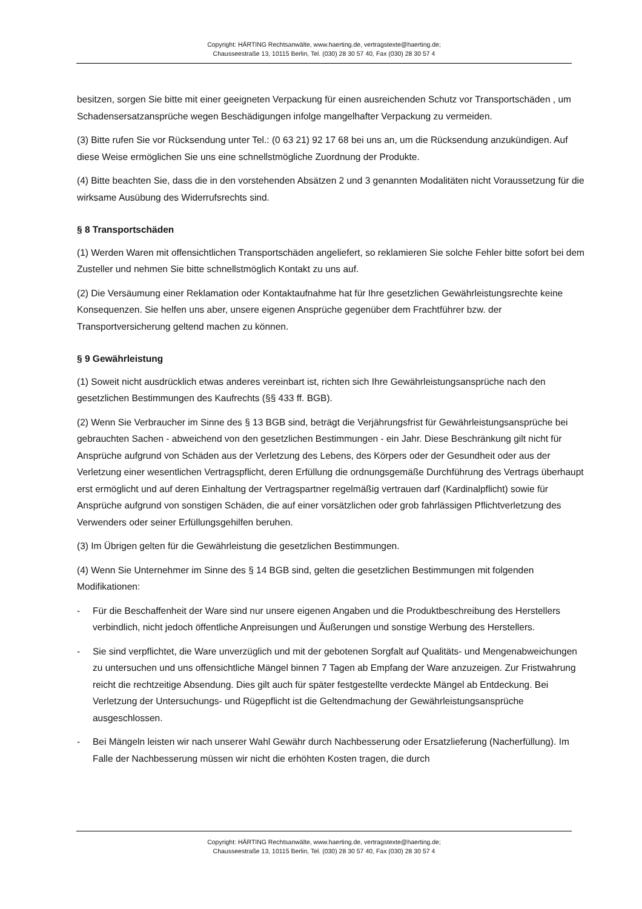Copyright: HÄRTING Rechtsanwälte, www.haerting.de, vertragstexte@haerting.de;
Chausseestraße 13, 10115 Berlin, Tel. (030) 28 30 57 40, Fax (030) 28 30 57 4
besitzen, sorgen Sie bitte mit einer geeigneten Verpackung für einen ausreichenden Schutz vor Transportschäden , um Schadensersatzansprüche wegen Beschädigungen infolge mangelhafter Verpackung zu vermeiden.
(3) Bitte rufen Sie vor Rücksendung unter Tel.: (0 63 21) 92 17 68 bei uns an, um die Rücksendung anzukündigen. Auf diese Weise ermöglichen Sie uns eine schnellstmögliche Zuordnung der Produkte.
(4) Bitte beachten Sie, dass die in den vorstehenden Absätzen 2 und 3 genannten Modalitäten nicht Voraussetzung für die wirksame Ausübung des Widerrufsrechts sind.
§ 8 Transportschäden
(1) Werden Waren mit offensichtlichen Transportschäden angeliefert, so reklamieren Sie solche Fehler bitte sofort bei dem Zusteller und nehmen Sie bitte schnellstmöglich Kontakt zu uns auf.
(2) Die Versäumung einer Reklamation oder Kontaktaufnahme hat für Ihre gesetzlichen Gewährleistungsrechte keine Konsequenzen. Sie helfen uns aber, unsere eigenen Ansprüche gegenüber dem Frachtführer bzw. der Transportversicherung geltend machen zu können.
§ 9 Gewährleistung
(1) Soweit nicht ausdrücklich etwas anderes vereinbart ist, richten sich Ihre Gewährleistungsansprüche nach den gesetzlichen Bestimmungen des Kaufrechts (§§ 433 ff. BGB).
(2) Wenn Sie Verbraucher im Sinne des § 13 BGB sind, beträgt die Verjährungsfrist für Gewährleistungsansprüche bei gebrauchten Sachen - abweichend von den gesetzlichen Bestimmungen - ein Jahr. Diese Beschränkung gilt nicht für Ansprüche aufgrund von Schäden aus der Verletzung des Lebens, des Körpers oder der Gesundheit oder aus der Verletzung einer wesentlichen Vertragspflicht, deren Erfüllung die ordnungsgemäße Durchführung des Vertrags überhaupt erst ermöglicht und auf deren Einhaltung der Vertragspartner regelmäßig vertrauen darf (Kardinalpflicht) sowie für Ansprüche aufgrund von sonstigen Schäden, die auf einer vorsätzlichen oder grob fahrlässigen Pflichtverletzung des Verwenders oder seiner Erfüllungsgehilfen beruhen.
(3) Im Übrigen gelten für die Gewährleistung die gesetzlichen Bestimmungen.
(4) Wenn Sie Unternehmer im Sinne des § 14 BGB sind, gelten die gesetzlichen Bestimmungen mit folgenden Modifikationen:
- Für die Beschaffenheit der Ware sind nur unsere eigenen Angaben und die Produktbeschreibung des Herstellers verbindlich, nicht jedoch öffentliche Anpreisungen und Äußerungen und sonstige Werbung des Herstellers.
- Sie sind verpflichtet, die Ware unverzüglich und mit der gebotenen Sorgfalt auf Qualitäts- und Mengenabweichungen zu untersuchen und uns offensichtliche Mängel binnen 7 Tagen ab Empfang der Ware anzuzeigen. Zur Fristwahrung reicht die rechtzeitige Absendung. Dies gilt auch für später festgestellte verdeckte Mängel ab Entdeckung. Bei Verletzung der Untersuchungs- und Rügepflicht ist die Geltendmachung der Gewährleistungsansprüche ausgeschlossen.
- Bei Mängeln leisten wir nach unserer Wahl Gewähr durch Nachbesserung oder Ersatzlieferung (Nacherfüllung). Im Falle der Nachbesserung müssen wir nicht die erhöhten Kosten tragen, die durch
Copyright: HÄRTING Rechtsanwälte, www.haerting.de, vertragstexte@haerting.de;
Chausseestraße 13, 10115 Berlin, Tel. (030) 28 30 57 40, Fax (030) 28 30 57 4